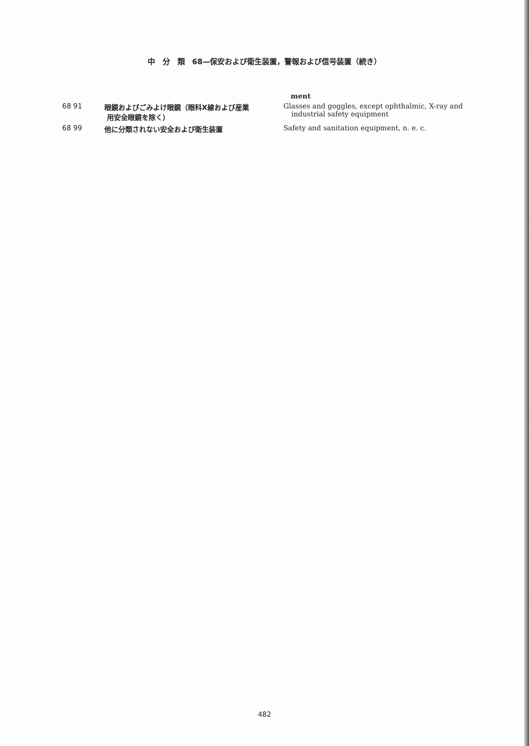中　分　類　68—保安および衛生装置，警報および信号装置（続き）
| | | ment |
| 68 91 | 眼鏡およびごみよけ眼鏡（眼科X線および産業 用安全眼鏡を除く） | Glasses and goggles, except ophthalmic, X-ray and industrial safety equipment |
| 68 99 | 他に分類されない安全および衛生装置 | Safety and sanitation equipment, n. e. c. |
482